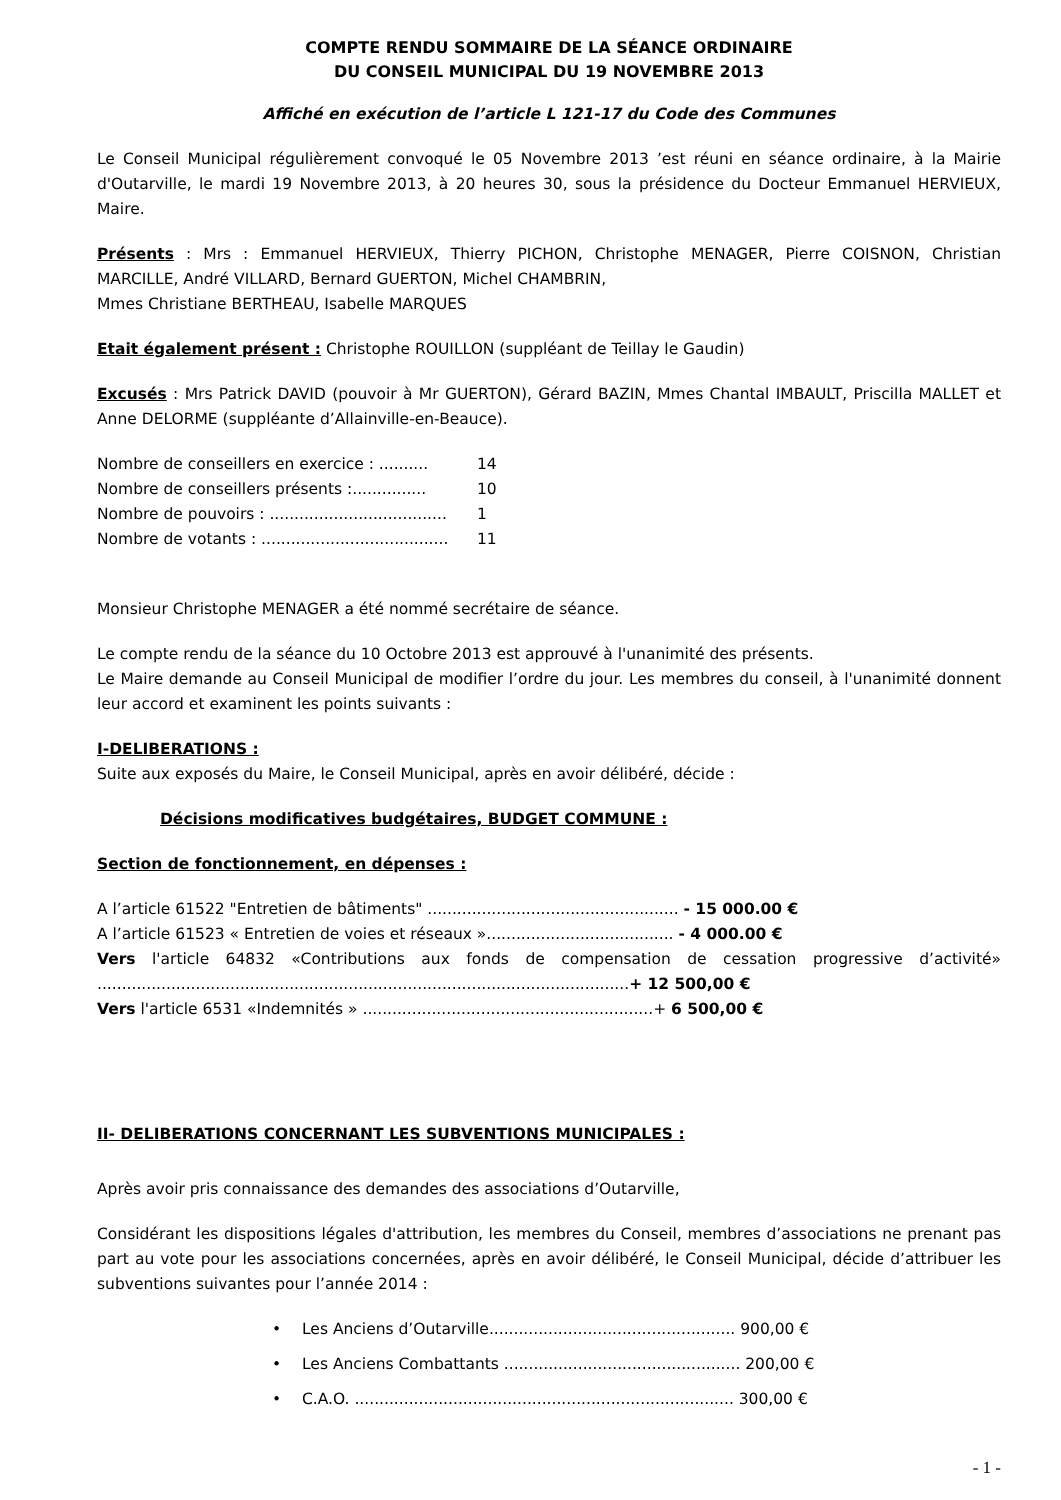COMPTE RENDU SOMMAIRE DE LA SÉANCE ORDINAIRE
DU CONSEIL MUNICIPAL DU 19 NOVEMBRE 2013
Affiché en exécution de l’article L 121-17 du Code des Communes
Le Conseil Municipal régulièrement convoqué le 05 Novembre 2013 ’est réuni en séance ordinaire, à la Mairie d'Outarville, le mardi 19 Novembre 2013, à 20 heures 30, sous la présidence du Docteur Emmanuel HERVIEUX, Maire.
Présents : Mrs : Emmanuel HERVIEUX, Thierry PICHON, Christophe MENAGER, Pierre COISNON, Christian MARCILLE, André VILLARD, Bernard GUERTON, Michel CHAMBRIN,
Mmes Christiane BERTHEAU, Isabelle MARQUES
Etait également présent : Christophe ROUILLON (suppléant de Teillay le Gaudin)
Excusés : Mrs Patrick DAVID (pouvoir à Mr GUERTON), Gérard BAZIN, Mmes Chantal IMBAULT, Priscilla MALLET et Anne DELORME (suppléante d’Allainville-en-Beauce).
Nombre de conseillers en exercice : .......... 14
Nombre de conseillers présents :............... 10
Nombre de pouvoirs : .................................... 1
Nombre de votants : ...................................... 11
Monsieur Christophe MENAGER a été nommé secrétaire de séance.
Le compte rendu de la séance du 10 Octobre 2013 est approuvé à l'unanimité des présents.
Le Maire demande au Conseil Municipal de modifier l’ordre du jour. Les membres du conseil, à l'unanimité donnent leur accord et examinent les points suivants :
I-DELIBERATIONS :
Suite aux exposés du Maire, le Conseil Municipal, après en avoir délibéré, décide :
Décisions modificatives budgétaires, BUDGET COMMUNE :
Section de fonctionnement, en dépenses :
A l’article 61522 "Entretien de bâtiments" ................................................... - 15 000.00 €
A l’article 61523 « Entretien de voies et réseaux »...................................... - 4 000.00 €
Vers l'article 64832 «Contributions aux fonds de compensation de cessation progressive d’activité» ............................................................................................................+ 12 500,00 €
Vers l'article 6531 «Indemnités » ...........................................................+ 6 500,00 €
II- DELIBERATIONS CONCERNANT LES SUBVENTIONS MUNICIPALES :
Après avoir pris connaissance des demandes des associations d’Outarville,
Considérant les dispositions légales d'attribution, les membres du Conseil, membres d’associations ne prenant pas part au vote pour les associations concernées, après en avoir délibéré, le Conseil Municipal, décide d’attribuer les subventions suivantes pour l’année 2014 :
• Les Anciens d’Outarville.................................................. 900,00 €
• Les Anciens Combattants ................................................ 200,00 €
• C.A.O. ............................................................................. 300,00 €
- 1 -